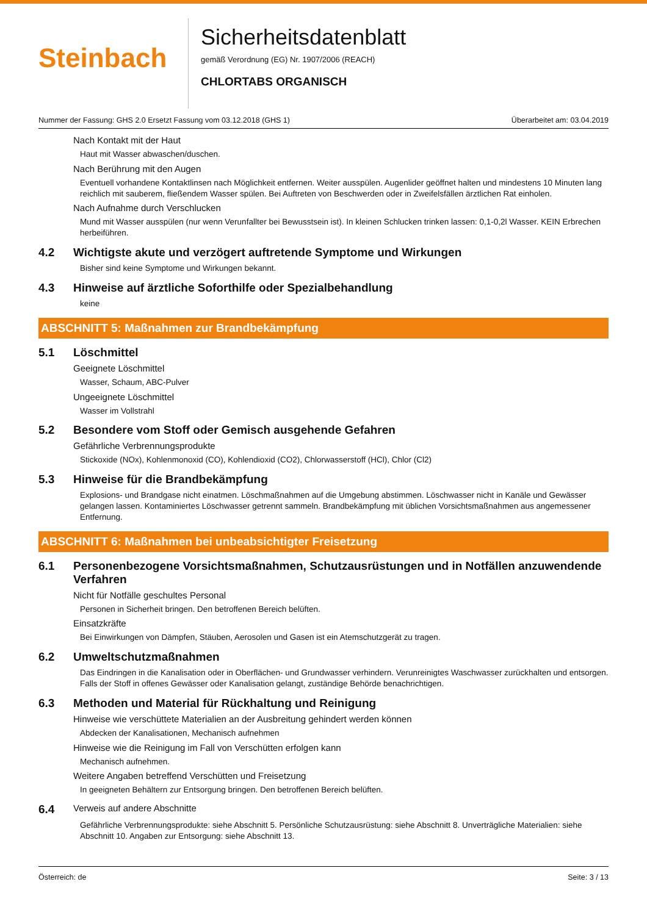Steinbach
Sicherheitsdatenblatt
gemäß Verordnung (EG) Nr. 1907/2006 (REACH)
CHLORTABS ORGANISCH
Nummer der Fassung: GHS 2.0 Ersetzt Fassung vom 03.12.2018 (GHS 1) Überarbeitet am: 03.04.2019
Nach Kontakt mit der Haut
Haut mit Wasser abwaschen/duschen.
Nach Berührung mit den Augen
Eventuell vorhandene Kontaktlinsen nach Möglichkeit entfernen. Weiter ausspülen. Augenlider geöffnet halten und mindestens 10 Minuten lang reichlich mit sauberem, fließendem Wasser spülen. Bei Auftreten von Beschwerden oder in Zweifelsfällen ärztlichen Rat einholen.
Nach Aufnahme durch Verschlucken
Mund mit Wasser ausspülen (nur wenn Verunfallter bei Bewusstsein ist). In kleinen Schlucken trinken lassen: 0,1-0,2l Wasser. KEIN Erbrechen herbeiführen.
4.2 Wichtigste akute und verzögert auftretende Symptome und Wirkungen
Bisher sind keine Symptome und Wirkungen bekannt.
4.3 Hinweise auf ärztliche Soforthilfe oder Spezialbehandlung
keine
ABSCHNITT 5: Maßnahmen zur Brandbekämpfung
5.1 Löschmittel
Geeignete Löschmittel
Wasser, Schaum, ABC-Pulver
Ungeeignete Löschmittel
Wasser im Vollstrahl
5.2 Besondere vom Stoff oder Gemisch ausgehende Gefahren
Gefährliche Verbrennungsprodukte
Stickoxide (NOx), Kohlenmonoxid (CO), Kohlendioxid (CO2), Chlorwasserstoff (HCl), Chlor (Cl2)
5.3 Hinweise für die Brandbekämpfung
Explosions- und Brandgase nicht einatmen. Löschmaßnahmen auf die Umgebung abstimmen. Löschwasser nicht in Kanäle und Gewässer gelangen lassen. Kontaminiertes Löschwasser getrennt sammeln. Brandbekämpfung mit üblichen Vorsichtsmaßnahmen aus angemessener Entfernung.
ABSCHNITT 6: Maßnahmen bei unbeabsichtigter Freisetzung
6.1 Personenbezogene Vorsichtsmaßnahmen, Schutzausrüstungen und in Notfällen anzuwendende Verfahren
Nicht für Notfälle geschultes Personal
Personen in Sicherheit bringen. Den betroffenen Bereich belüften.
Einsatzkräfte
Bei Einwirkungen von Dämpfen, Stäuben, Aerosolen und Gasen ist ein Atemschutzgerät zu tragen.
6.2 Umweltschutzmaßnahmen
Das Eindringen in die Kanalisation oder in Oberflächen- und Grundwasser verhindern. Verunreinigtes Waschwasser zurückhalten und entsorgen. Falls der Stoff in offenes Gewässer oder Kanalisation gelangt, zuständige Behörde benachrichtigen.
6.3 Methoden und Material für Rückhaltung und Reinigung
Hinweise wie verschüttete Materialien an der Ausbreitung gehindert werden können
Abdecken der Kanalisationen, Mechanisch aufnehmen
Hinweise wie die Reinigung im Fall von Verschütten erfolgen kann
Mechanisch aufnehmen.
Weitere Angaben betreffend Verschütten und Freisetzung
In geeigneten Behältern zur Entsorgung bringen. Den betroffenen Bereich belüften.
6.4 Verweis auf andere Abschnitte
Gefährliche Verbrennungsprodukte: siehe Abschnitt 5. Persönliche Schutzausrüstung: siehe Abschnitt 8. Unverträgliche Materialien: siehe Abschnitt 10. Angaben zur Entsorgung: siehe Abschnitt 13.
Österreich: de Seite: 3 / 13